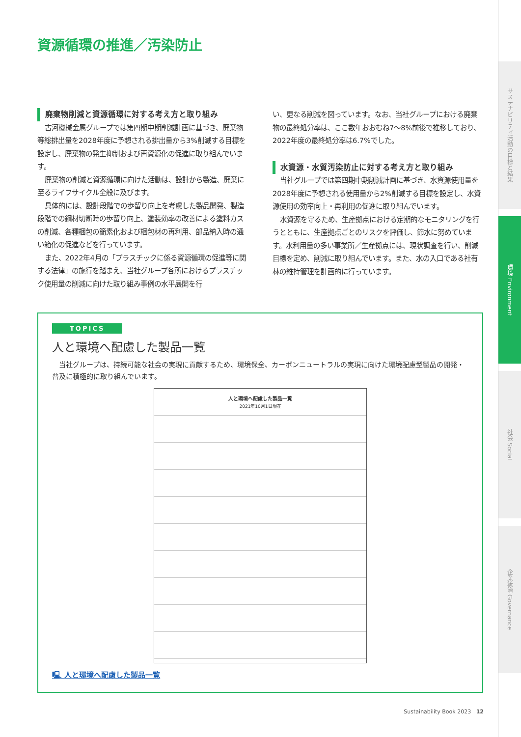サステナビリティ活動の目標と結果
環境 Environment
社会 Social
企業統治 Governance
資源循環の推進／汚染防止
廃棄物削減と資源循環に対する考え方と取り組み
古河機械金属グループでは第四期中期削減計画に基づき、廃棄物等総排出量を2028年度に予想される排出量から3%削減する目標を設定し、廃棄物の発生抑制および再資源化の促進に取り組んでいます。
廃棄物の削減と資源循環に向けた活動は、設計から製造、廃棄に至るライフサイクル全般に及びます。
具体的には、設計段階での歩留り向上を考慮した製品開発、製造段階での鋼材切断時の歩留り向上、塗装効率の改善による塗料カスの削減、各種梱包の簡素化および梱包材の再利用、部品納入時の通い箱化の促進などを行っています。
また、2022年4月の「プラスチックに係る資源循環の促進等に関する法律」の施行を踏まえ、当社グループ各所におけるプラスチック使用量の削減に向けた取り組み事例の水平展開を行
い、更なる削減を図っています。なお、当社グループにおける廃棄物の最終処分率は、ここ数年おおむね7～8%前後で推移しており、2022年度の最終処分率は6.7%でした。
水資源・水質汚染防止に対する考え方と取り組み
当社グループでは第四期中期削減計画に基づき、水資源使用量を2028年度に予想される使用量から2%削減する目標を設定し、水資源使用の効率向上・再利用の促進に取り組んでいます。
水資源を守るため、生産拠点における定期的なモニタリングを行うとともに、生産拠点ごとのリスクを評価し、節水に努めています。水利用量の多い事業所／生産拠点には、現状調査を行い、削減目標を定め、削減に取り組んでいます。また、水の入口である社有林の維持管理を計画的に行っています。
TOPICS
人と環境へ配慮した製品一覧
当社グループは、持続可能な社会の実現に貢献するため、環境保全、カーボンニュートラルの実現に向けた環境配慮型製品の開発・普及に積極的に取り組んでいます。
人と環境へ配慮した製品一覧
2021年10月1日現在
🖳 人と環境へ配慮した製品一覧
Sustainability Book 2023 12